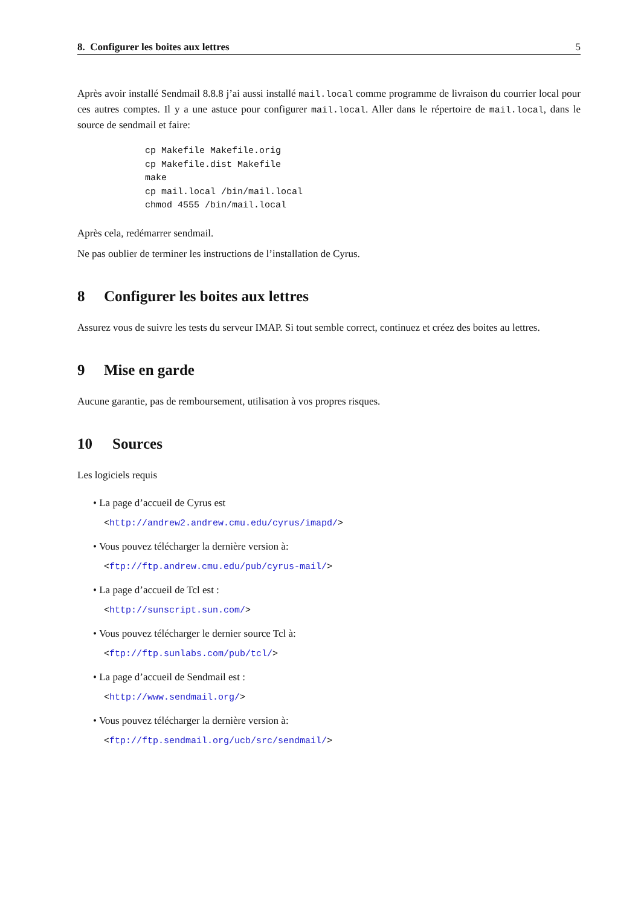8. Configurer les boites aux lettres 5
Après avoir installé Sendmail 8.8.8 j’ai aussi installé mail.local comme programme de livraison du courrier local pour ces autres comptes. Il y a une astuce pour configurer mail.local. Aller dans le répertoire de mail.local, dans le source de sendmail et faire:
cp Makefile Makefile.orig
cp Makefile.dist Makefile
make
cp mail.local /bin/mail.local
chmod 4555 /bin/mail.local
Après cela, redémarrer sendmail.
Ne pas oublier de terminer les instructions de l’installation de Cyrus.
8 Configurer les boites aux lettres
Assurez vous de suivre les tests du serveur IMAP. Si tout semble correct, continuez et créez des boites au lettres.
9 Mise en garde
Aucune garantie, pas de remboursement, utilisation à vos propres risques.
10 Sources
Les logiciels requis
• La page d’accueil de Cyrus est
<http://andrew2.andrew.cmu.edu/cyrus/imapd/>
• Vous pouvez télécharger la dernière version à:
<ftp://ftp.andrew.cmu.edu/pub/cyrus-mail/>
• La page d’accueil de Tcl est :
<http://sunscript.sun.com/>
• Vous pouvez télécharger le dernier source Tcl à:
<ftp://ftp.sunlabs.com/pub/tcl/>
• La page d’accueil de Sendmail est :
<http://www.sendmail.org/>
• Vous pouvez télécharger la dernière version à:
<ftp://ftp.sendmail.org/ucb/src/sendmail/>